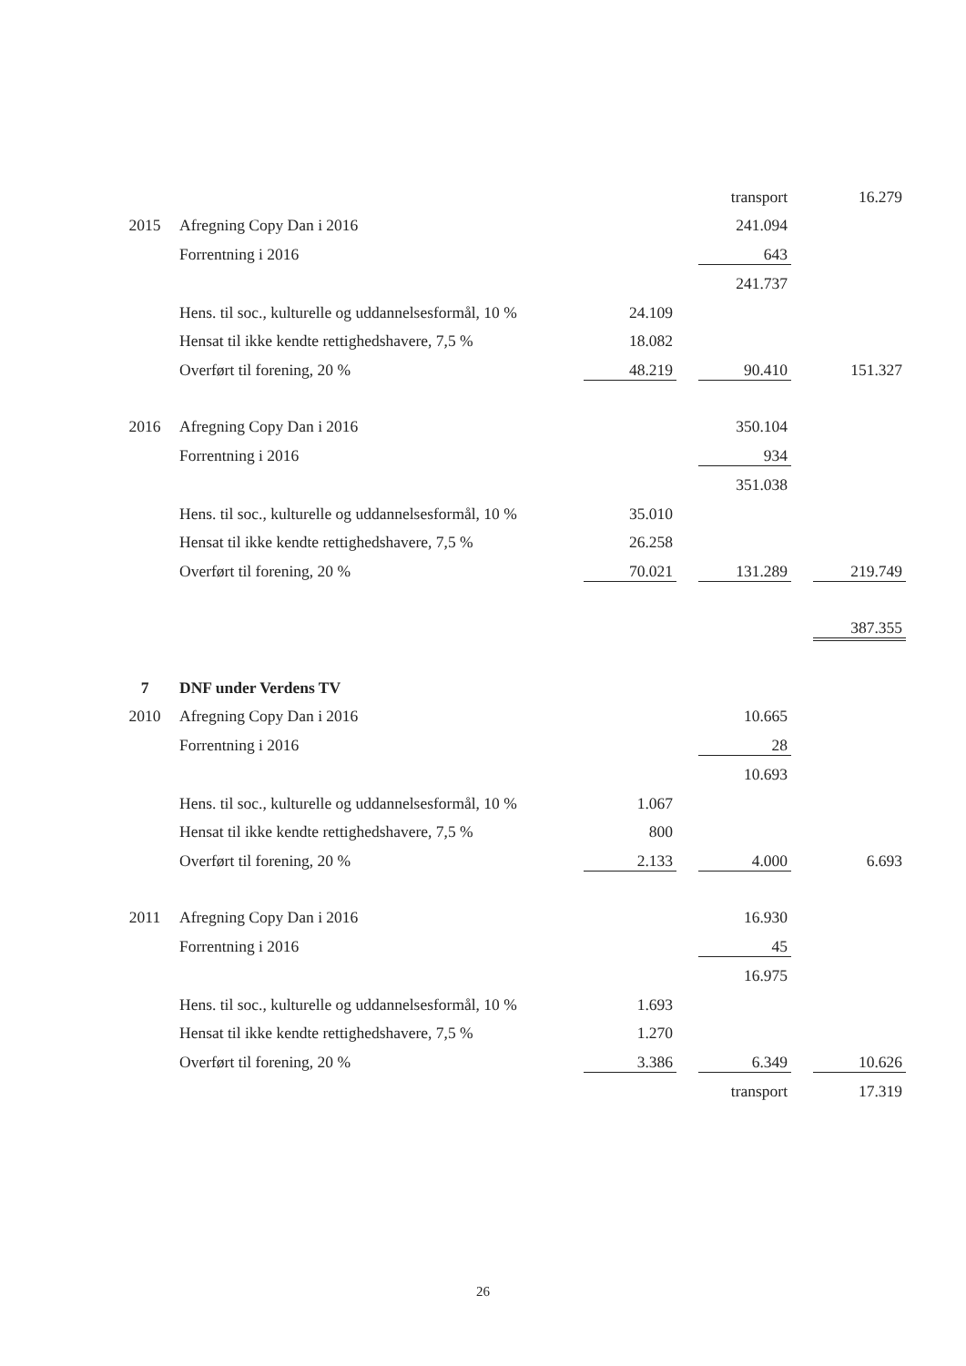| | | | | transport | | 16.279 |
| 2015 | Afregning Copy Dan i 2016 | | | 241.094 | | |
| | Forrentning i 2016 | | | 643 | | |
| | | | | 241.737 | | |
| | Hens. til soc., kulturelle og uddannelsesformål, 10 % | 24.109 | | | | |
| | Hensat til ikke kendte rettighedshavere, 7,5 % | 18.082 | | | | |
| | Overført til forening, 20 % | 48.219 | | 90.410 | | 151.327 |
| 2016 | Afregning Copy Dan i 2016 | | | 350.104 | | |
| | Forrentning i 2016 | | | 934 | | |
| | | | | 351.038 | | |
| | Hens. til soc., kulturelle og uddannelsesformål, 10 % | 35.010 | | | | |
| | Hensat til ikke kendte rettighedshavere, 7,5 % | 26.258 | | | | |
| | Overført til forening, 20 % | 70.021 | | 131.289 | | 219.749 |
| | | | | | | 387.355 |
| 7 | DNF under Verdens TV | | | | | |
| 2010 | Afregning Copy Dan i 2016 | | | 10.665 | | |
| | Forrentning i 2016 | | | 28 | | |
| | | | | 10.693 | | |
| | Hens. til soc., kulturelle og uddannelsesformål, 10 % | 1.067 | | | | |
| | Hensat til ikke kendte rettighedshavere, 7,5 % | 800 | | | | |
| | Overført til forening, 20 % | 2.133 | | 4.000 | | 6.693 |
| 2011 | Afregning Copy Dan i 2016 | | | 16.930 | | |
| | Forrentning i 2016 | | | 45 | | |
| | | | | 16.975 | | |
| | Hens. til soc., kulturelle og uddannelsesformål, 10 % | 1.693 | | | | |
| | Hensat til ikke kendte rettighedshavere, 7,5 % | 1.270 | | | | |
| | Overført til forening, 20 % | 3.386 | | 6.349 | | 10.626 |
| | | | | transport | | 17.319 |
26